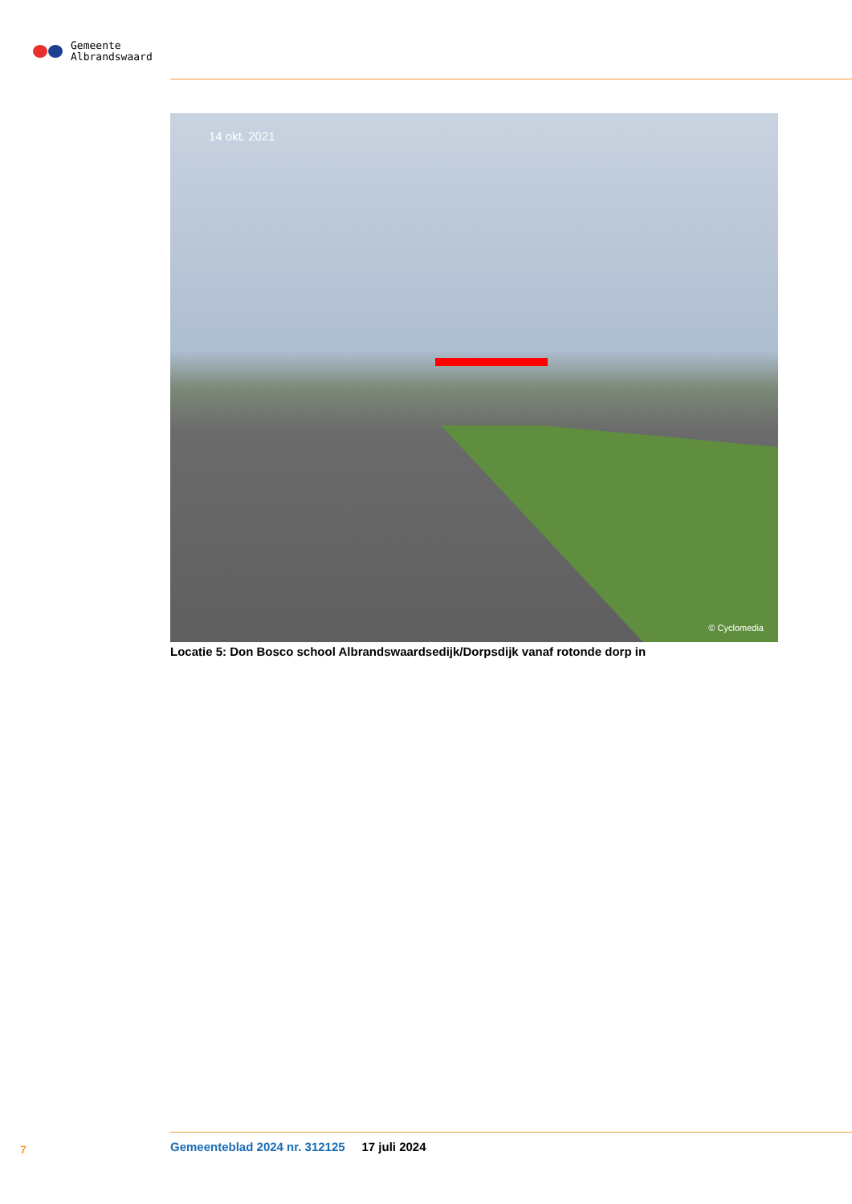Gemeente
Albrandswaard
14 okt. 2021
© Cyclomedia
Locatie 5: Don Bosco school Albrandswaardsedijk/Dorpsdijk vanaf rotonde dorp in
7
Gemeenteblad 2024 nr. 312125 17 juli 2024